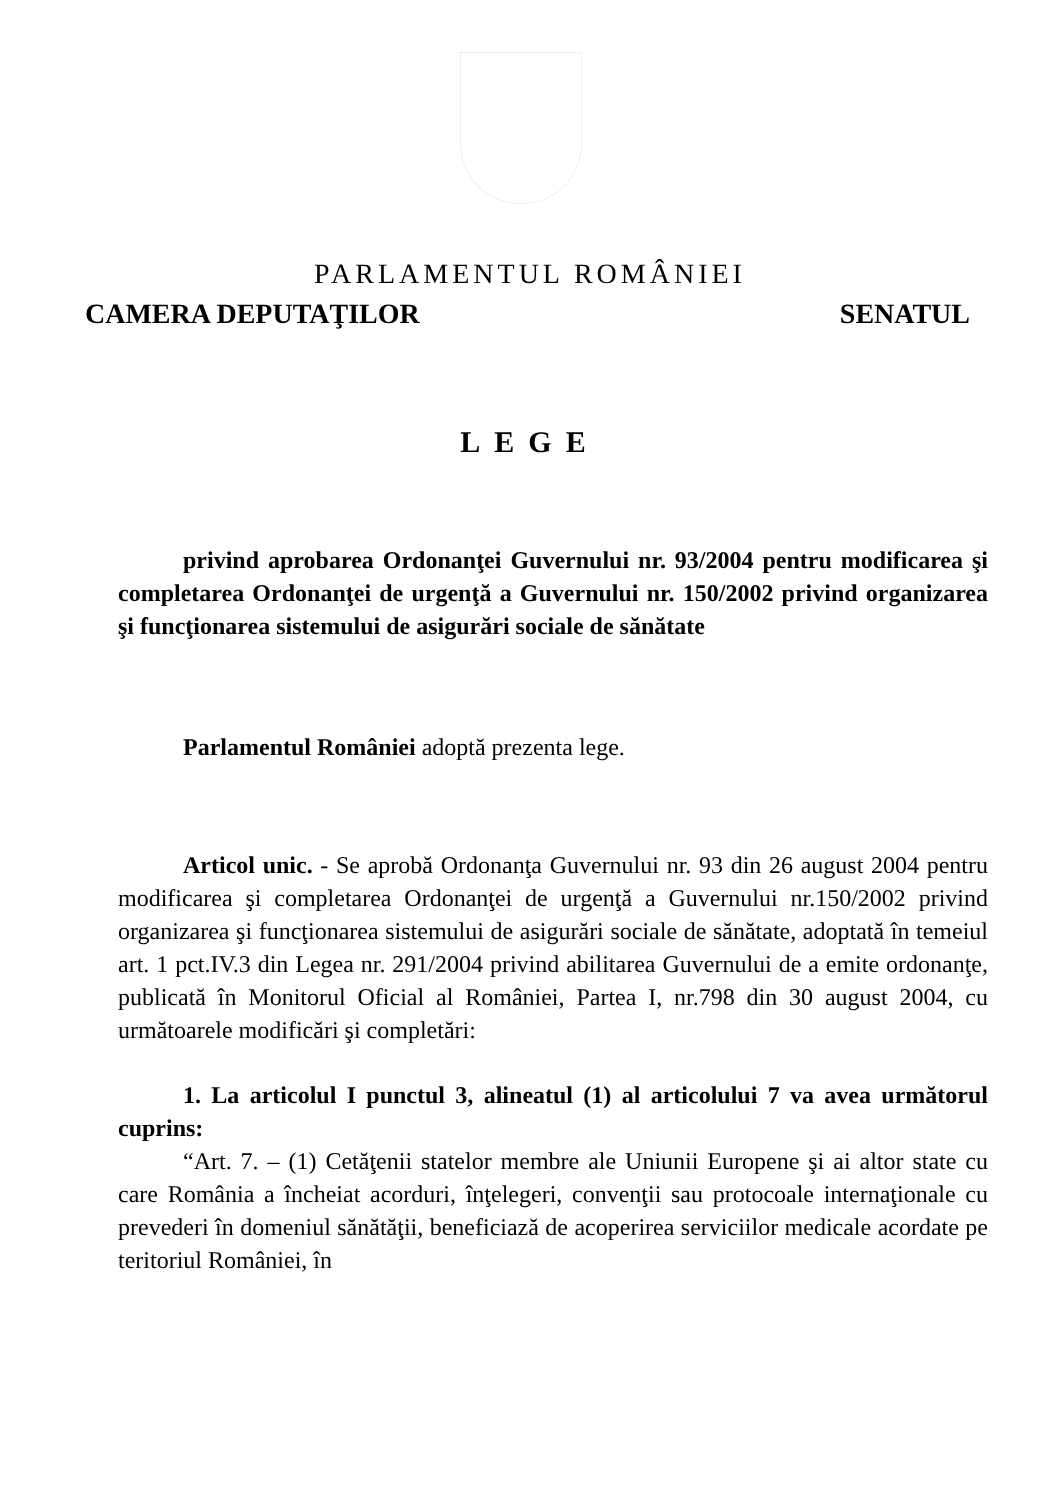PARLAMENTUL ROMÂNIEI
CAMERA DEPUTAŢILOR SENATUL
LEGE
privind aprobarea Ordonanţei Guvernului nr. 93/2004 pentru modificarea şi completarea Ordonanţei de urgenţă a Guvernului nr. 150/2002 privind organizarea şi funcţionarea sistemului de asigurări sociale de sănătate
Parlamentul României adoptă prezenta lege.
Articol unic. - Se aprobă Ordonanţa Guvernului nr. 93 din 26 august 2004 pentru modificarea şi completarea Ordonanţei de urgenţă a Guvernului nr.150/2002 privind organizarea şi funcţionarea sistemului de asigurări sociale de sănătate, adoptată în temeiul art. 1 pct.IV.3 din Legea nr. 291/2004 privind abilitarea Guvernului de a emite ordonanţe, publicată în Monitorul Oficial al României, Partea I, nr.798 din 30 august 2004, cu următoarele modificări şi completări:
1. La articolul I punctul 3, alineatul (1) al articolului 7 va avea următorul cuprins:
“Art. 7. – (1) Cetăţenii statelor membre ale Uniunii Europene şi ai altor state cu care România a încheiat acorduri, înţelegeri, convenţii sau protocoale internaţionale cu prevederi în domeniul sănătăţii, beneficiază de acoperirea serviciilor medicale acordate pe teritoriul României, în